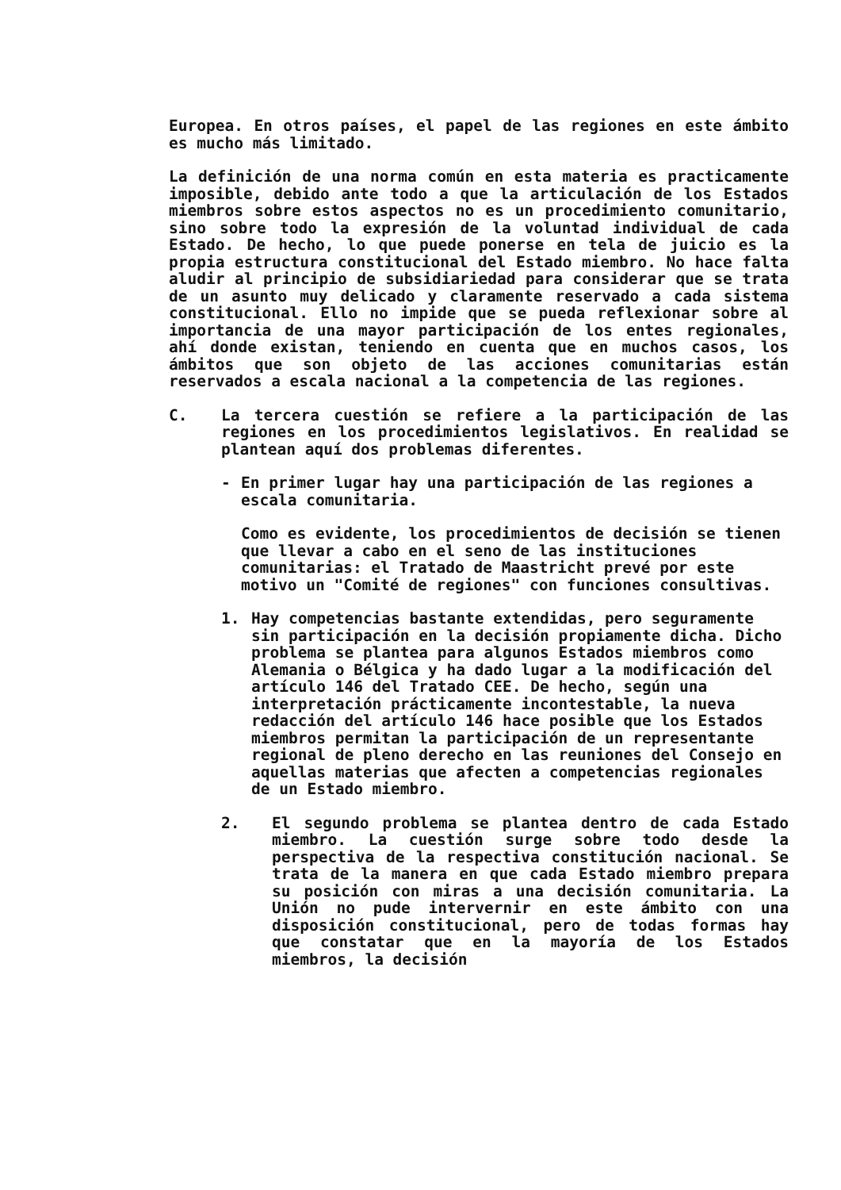Europea. En otros países, el papel de las regiones en este ámbito es mucho más limitado.
La definición de una norma común en esta materia es practicamente imposible, debido ante todo a que la articulación de los Estados miembros sobre estos aspectos no es un procedimiento comunitario, sino sobre todo la expresión de la voluntad individual de cada Estado. De hecho, lo que puede ponerse en tela de juicio es la propia estructura constitucional del Estado miembro. No hace falta aludir al principio de subsidiariedad para considerar que se trata de un asunto muy delicado y claramente reservado a cada sistema constitucional. Ello no impide que se pueda reflexionar sobre al importancia de una mayor participación de los entes regionales, ahí donde existan, teniendo en cuenta que en muchos casos, los ámbitos que son objeto de las acciones comunitarias están reservados a escala nacional a la competencia de las regiones.
C. La tercera cuestión se refiere a la participación de las regiones en los procedimientos legislativos. En realidad se plantean aquí dos problemas diferentes.
- En primer lugar hay una participación de las regiones a escala comunitaria.
Como es evidente, los procedimientos de decisión se tienen que llevar a cabo en el seno de las instituciones comunitarias: el Tratado de Maastricht prevé por este motivo un "Comité de regiones" con funciones consultivas.
1. Hay competencias bastante extendidas, pero seguramente sin participación en la decisión propiamente dicha. Dicho problema se plantea para algunos Estados miembros como Alemania o Bélgica y ha dado lugar a la modificación del artículo 146 del Tratado CEE. De hecho, según una interpretación prácticamente incontestable, la nueva redacción del artículo 146 hace posible que los Estados miembros permitan la participación de un representante regional de pleno derecho en las reuniones del Consejo en aquellas materias que afecten a competencias regionales de un Estado miembro.
2. El segundo problema se plantea dentro de cada Estado miembro. La cuestión surge sobre todo desde la perspectiva de la respectiva constitución nacional. Se trata de la manera en que cada Estado miembro prepara su posición con miras a una decisión comunitaria. La Unión no pude intervernir en este ámbito con una disposición constitucional, pero de todas formas hay que constatar que en la mayoría de los Estados miembros, la decisión